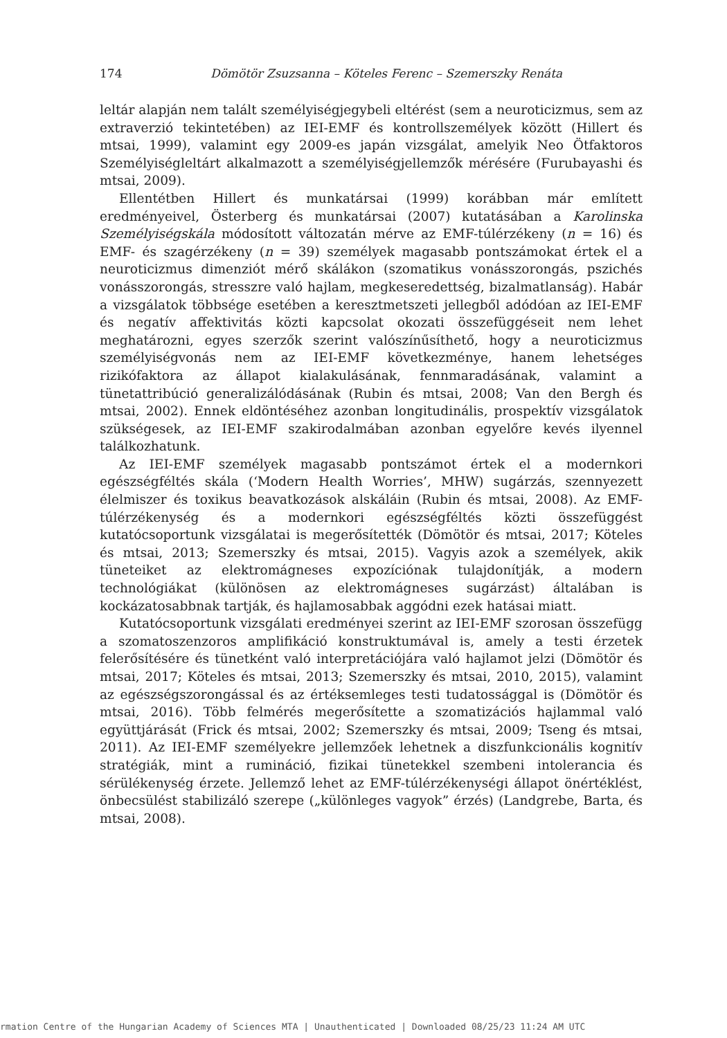174 Dömötör Zsuzsanna – Köteles Ferenc – Szemerszky Renáta
leltár alapján nem talált személyiségjegybeli eltérést (sem a neuroticizmus, sem az extraverzió tekintetében) az IEI-EMF és kontrollszemélyek között (Hillert és mtsai, 1999), valamint egy 2009-es japán vizsgálat, amelyik Neo Ötfaktoros Személyiségleltárt alkalmazott a személyiségjellemzők mérésére (Furubayashi és mtsai, 2009).
Ellentétben Hillert és munkatársai (1999) korábban már említett eredményeivel, Österberg és munkatársai (2007) kutatásában a Karolinska Személyiségskála módosított változatán mérve az EMF-túlérzékeny (n = 16) és EMF- és szagérzékeny (n = 39) személyek magasabb pontszámokat értek el a neuroticizmus dimenziót mérő skálákon (szomatikus vonásszorongás, pszichés vonásszorongás, stresszre való hajlam, megkeseredettség, bizalmatlanság). Habár a vizsgálatok többsége esetében a keresztmetszeti jellegből adódóan az IEI-EMF és negatív affektivitás közti kapcsolat okozati összefüggéseit nem lehet meghatározni, egyes szerzők szerint valószínűsíthető, hogy a neuroticizmus személyiségvonás nem az IEI-EMF következménye, hanem lehetséges rizikófaktora az állapot kialakulásának, fennmaradásának, valamint a tünetattribúció generalizálódásának (Rubin és mtsai, 2008; Van den Bergh és mtsai, 2002). Ennek eldöntéséhez azonban longitudinális, prospektív vizsgálatok szükségesek, az IEI-EMF szakirodalmában azonban egyelőre kevés ilyennel találkozhatunk.
Az IEI-EMF személyek magasabb pontszámot értek el a modernkori egészségféltés skála (‘Modern Health Worries’, MHW) sugárzás, szennyezett élelmiszer és toxikus beavatkozások alskáláin (Rubin és mtsai, 2008). Az EMF-túlérzékenység és a modernkori egészségféltés közti összefüggést kutatócsoportunk vizsgálatai is megerősítették (Dömötör és mtsai, 2017; Köteles és mtsai, 2013; Szemerszky és mtsai, 2015). Vagyis azok a személyek, akik tüneteiket az elektromágneses expozíciónak tulajdonítják, a modern technológiákat (különösen az elektromágneses sugárzást) általában is kockázatosabbnak tartják, és hajlamosabbak aggódni ezek hatásai miatt.
Kutatócsoportunk vizsgálati eredményei szerint az IEI-EMF szorosan összefügg a szomatoszenzoros amplifikáció konstruktumával is, amely a testi érzetek felerősítésére és tünetként való interpretációjára való hajlamot jelzi (Dömötör és mtsai, 2017; Köteles és mtsai, 2013; Szemerszky és mtsai, 2010, 2015), valamint az egészségszorongással és az értéksemleges testi tudatossággal is (Dömötör és mtsai, 2016). Több felmérés megerősítette a szomatizációs hajlammal való együttjárását (Frick és mtsai, 2002; Szemerszky és mtsai, 2009; Tseng és mtsai, 2011). Az IEI-EMF személyekre jellemzőek lehetnek a diszfunkcionális kognitív stratégiák, mint a rumináció, fizikai tünetekkel szembeni intolerancia és sérülékenység érzete. Jellemző lehet az EMF-túlérzékenységi állapot önértéklést, önbecsülést stabilizáló szerepe („különleges vagyok” érzés) (Landgrebe, Barta, és mtsai, 2008).
rmation Centre of the Hungarian Academy of Sciences MTA | Unauthenticated | Downloaded 08/25/23 11:24 AM UTC